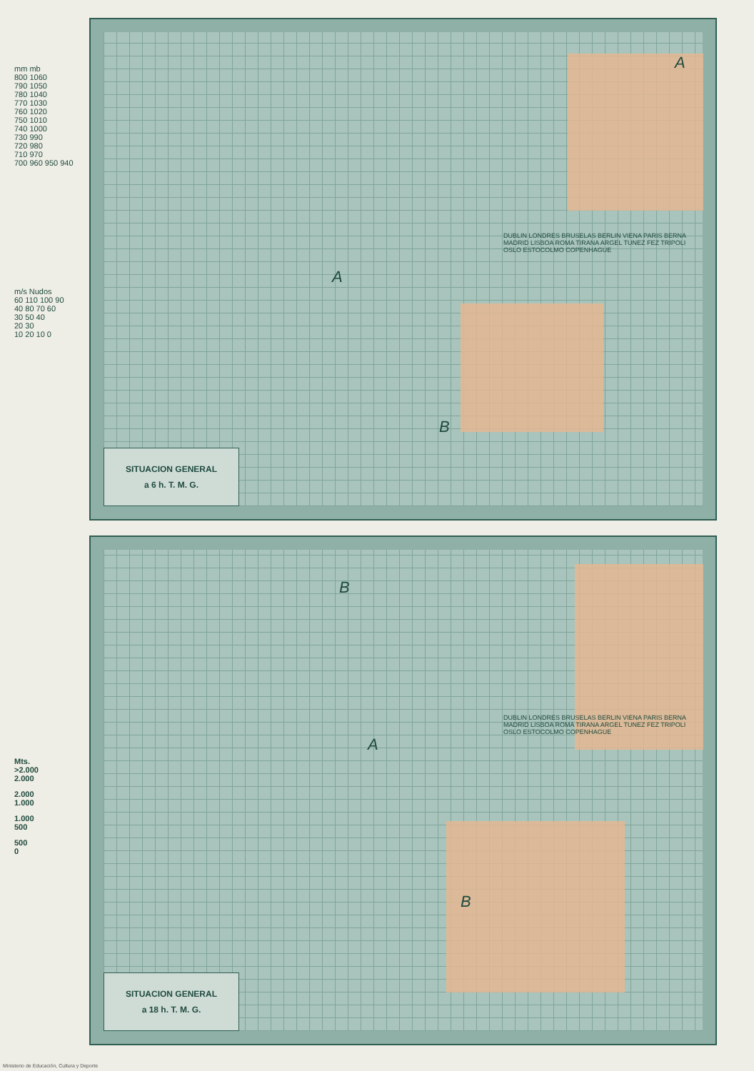mm mb
800 1060
790 1050
780 1040
770 1030
760 1020
750 1010
740 1000
730 990
720 980
710 970
700 960 950 940
m/s Nudos
60 110 100 90
40 80 70 60
30 50 40
20 30
10 20 10 0
A
A
B
DUBLIN LONDRES BRUSELAS BERLIN VIENA PARIS BERNA MADRID LISBOA ROMA TIRANA ARGEL TUNEZ FEZ TRIPOLI OSLO ESTOCOLMO COPENHAGUE
SITUACION GENERAL
a 6 h. T. M. G.
A
B
B
DUBLIN LONDRES BRUSELAS BERLIN VIENA PARIS BERNA MADRID LISBOA ROMA TIRANA ARGEL TUNEZ FEZ TRIPOLI OSLO ESTOCOLMO COPENHAGUE
SITUACION GENERAL
a 18 h. T. M. G.
Mts.
>2.000
2.000
2.000
1.000
1.000
500
500
0
Ministerio de Educación, Cultura y Deporte